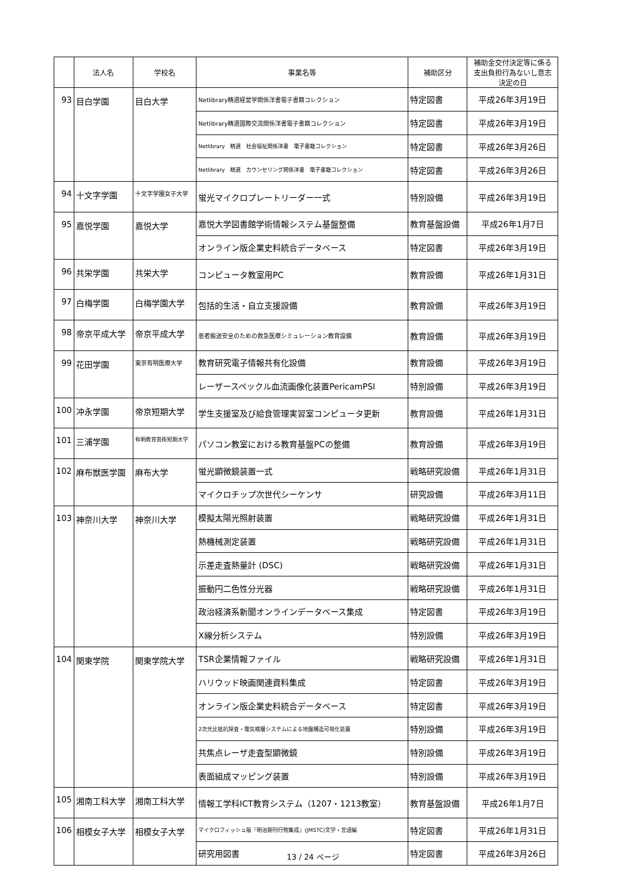| | 法人名 | 学校名 | 事業名等 | 補助区分 | 補助金交付決定等に係る 支出負担行為ないし意志 決定の日 |
| --- | --- | --- | --- | --- | --- |
| 93 | 目白学園 | 目白大学 | Netlibrary精選経営学関係洋書電子書籍コレクション | 特定図書 | 平成26年3月19日 |
| | | | Netlibrary精選国際交流関係洋書電子書籍コレクション | 特定図書 | 平成26年3月19日 |
| | | | Netlibrary 精選 社会福祉関係洋書 電子書籍コレクション | 特定図書 | 平成26年3月26日 |
| | | | Netlibrary 精選 カウンセリング関係洋書 電子書籍コレクション | 特定図書 | 平成26年3月26日 |
| 94 | 十文字学園 | 十文字学園女子大学 | 蛍光マイクロプレートリーダー一式 | 特別設備 | 平成26年3月19日 |
| 95 | 嘉悦学園 | 嘉悦大学 | 嘉悦大学図書館学術情報システム基盤整備 | 教育基盤設備 | 平成26年1月7日 |
| | | | オンライン版企業史料統合データベース | 特定図書 | 平成26年3月19日 |
| 96 | 共栄学園 | 共栄大学 | コンピュータ教室用PC | 教育設備 | 平成26年1月31日 |
| 97 | 白梅学園 | 白梅学園大学 | 包括的生活・自立支援設備 | 教育設備 | 平成26年3月19日 |
| 98 | 帝京平成大学 | 帝京平成大学 | 患者搬送安全のための救急医療シミュレーション教育設備 | 教育設備 | 平成26年3月19日 |
| 99 | 花田学園 | 東京有明医療大学 | 教育研究電子情報共有化設備 | 教育設備 | 平成26年3月19日 |
| | | | レーザースペックル血流画像化装置PericamPSI | 特別設備 | 平成26年3月19日 |
| 100 | 冲永学園 | 帝京短期大学 | 学生支援室及び給食管理実習室コンピュータ更新 | 教育設備 | 平成26年1月31日 |
| 101 | 三浦学園 | 有明教育芸術短期大学 | パソコン教室における教育基盤PCの整備 | 教育設備 | 平成26年3月19日 |
| 102 | 麻布獣医学園 | 麻布大学 | 蛍光顕微鏡装置一式 | 戦略研究設備 | 平成26年1月31日 |
| | | | マイクロチップ次世代シーケンサ | 研究設備 | 平成26年3月11日 |
| 103 | 神奈川大学 | 神奈川大学 | 模擬太陽光照射装置 | 戦略研究設備 | 平成26年1月31日 |
| | | | 熱機械測定装置 | 戦略研究設備 | 平成26年1月31日 |
| | | | 示差走査熱量計 (DSC) | 戦略研究設備 | 平成26年1月31日 |
| | | | 振動円二色性分光器 | 戦略研究設備 | 平成26年1月31日 |
| | | | 政治経済系新聞オンラインデータベース集成 | 特定図書 | 平成26年3月19日 |
| | | | X線分析システム | 特別設備 | 平成26年3月19日 |
| 104 | 関東学院 | 関東学院大学 | TSR企業情報ファイル | 戦略研究設備 | 平成26年1月31日 |
| | | | ハリウッド映画関連資料集成 | 特定図書 | 平成26年3月19日 |
| | | | オンライン版企業史料統合データベース | 特定図書 | 平成26年3月19日 |
| | | | 2次元比抵抗探査・電気検層システムによる地盤構造可視化装置 | 特別設備 | 平成26年3月19日 |
| | | | 共焦点レーザ走査型顕微鏡 | 特別設備 | 平成26年3月19日 |
| | | | 表面組成マッピング装置 | 特別設備 | 平成26年3月19日 |
| 105 | 湘南工科大学 | 湘南工科大学 | 情報工学科ICT教育システム（1207・1213教室） | 教育基盤設備 | 平成26年1月7日 |
| 106 | 相模女子大学 | 相模女子大学 | マイクロフィッシュ版『明治期刊行物集成』(JMSTC)文学・言語編 | 特定図書 | 平成26年1月31日 |
| | | | 研究用図書 | 特定図書 | 平成26年3月26日 |
13 / 24 ページ